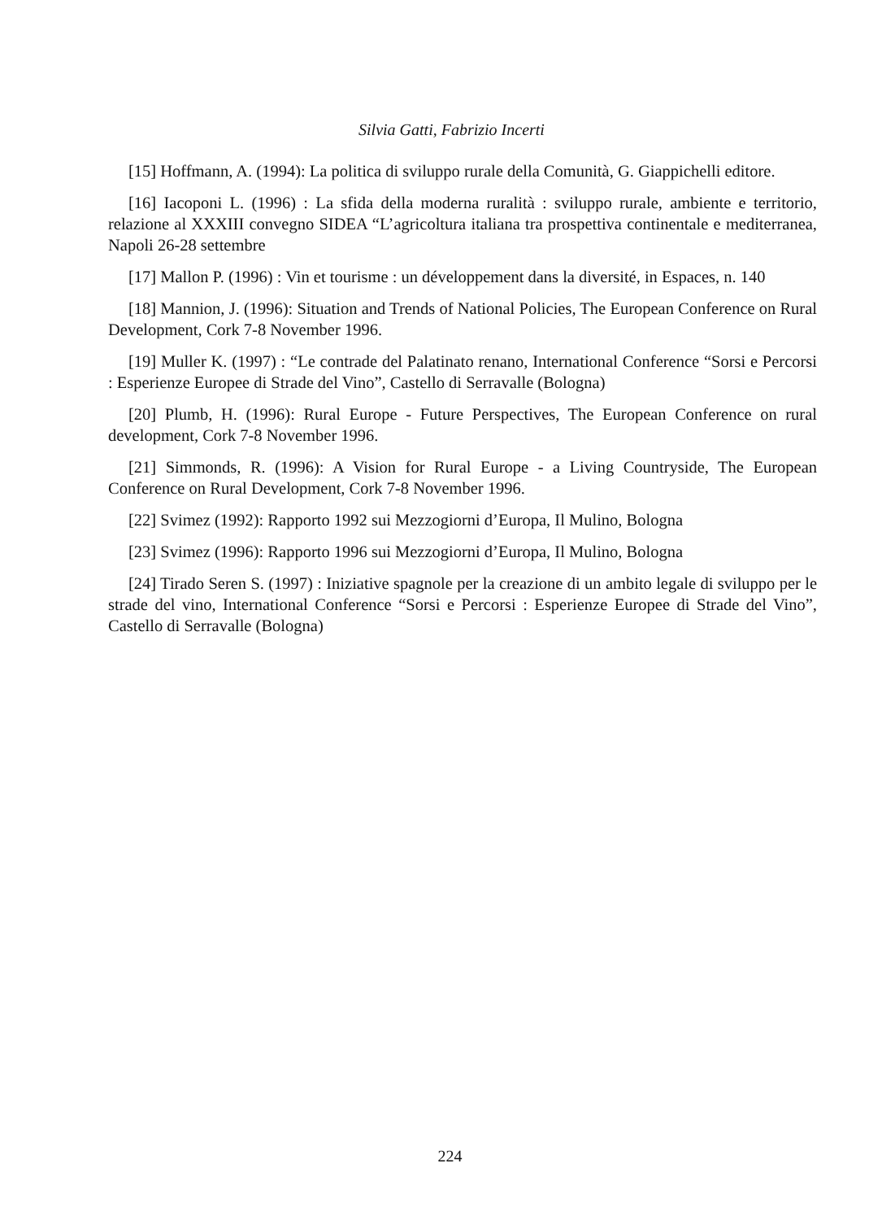Silvia Gatti, Fabrizio Incerti
[15] Hoffmann, A. (1994): La politica di sviluppo rurale della Comunità, G. Giappichelli editore.
[16] Iacoponi L. (1996) : La sfida della moderna ruralità : sviluppo rurale, ambiente e territorio, relazione al XXXIII convegno SIDEA “L’agricoltura italiana tra prospettiva continentale e mediterranea, Napoli 26-28 settembre
[17] Mallon P. (1996) : Vin et tourisme : un développement dans la diversité, in Espaces, n. 140
[18] Mannion, J. (1996): Situation and Trends of National Policies, The European Conference on Rural Development, Cork 7-8 November 1996.
[19] Muller K. (1997) : “Le contrade del Palatinato renano, International Conference “Sorsi e Percorsi : Esperienze Europee di Strade del Vino”, Castello di Serravalle (Bologna)
[20] Plumb, H. (1996): Rural Europe - Future Perspectives, The European Conference on rural development, Cork 7-8 November 1996.
[21] Simmonds, R. (1996): A Vision for Rural Europe - a Living Countryside, The European Conference on Rural Development, Cork 7-8 November 1996.
[22] Svimez (1992): Rapporto 1992 sui Mezzogiorni d’Europa, Il Mulino, Bologna
[23] Svimez (1996): Rapporto 1996 sui Mezzogiorni d’Europa, Il Mulino, Bologna
[24] Tirado Seren S. (1997) : Iniziative spagnole per la creazione di un ambito legale di sviluppo per le strade del vino, International Conference “Sorsi e Percorsi : Esperienze Europee di Strade del Vino”, Castello di Serravalle (Bologna)
224